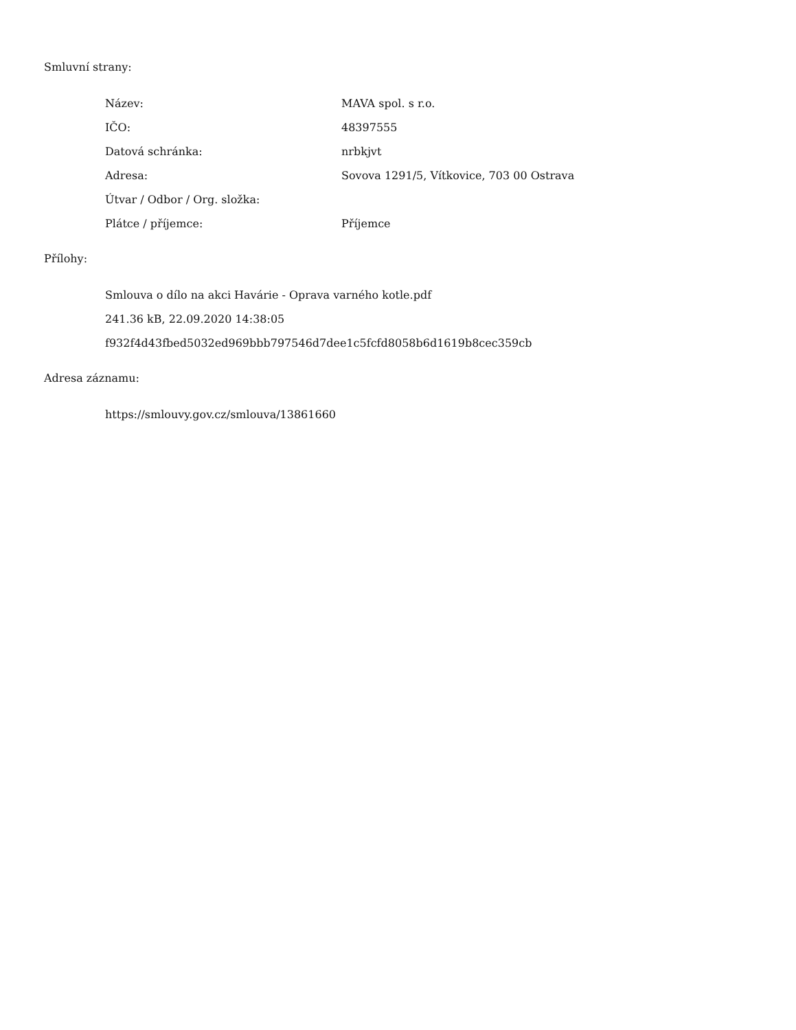Smluvní strany:
| Název: | MAVA spol. s r.o. |
| IČO: | 48397555 |
| Datová schránka: | nrbkjvt |
| Adresa: | Sovova 1291/5, Vítkovice, 703 00 Ostrava |
| Útvar / Odbor / Org. složka: | |
| Plátce / příjemce: | Příjemce |
Přílohy:
Smlouva o dílo na akci Havárie - Oprava varného kotle.pdf
241.36 kB, 22.09.2020 14:38:05
f932f4d43fbed5032ed969bbb797546d7dee1c5fcfd8058b6d1619b8cec359cb
Adresa záznamu:
https://smlouvy.gov.cz/smlouva/13861660